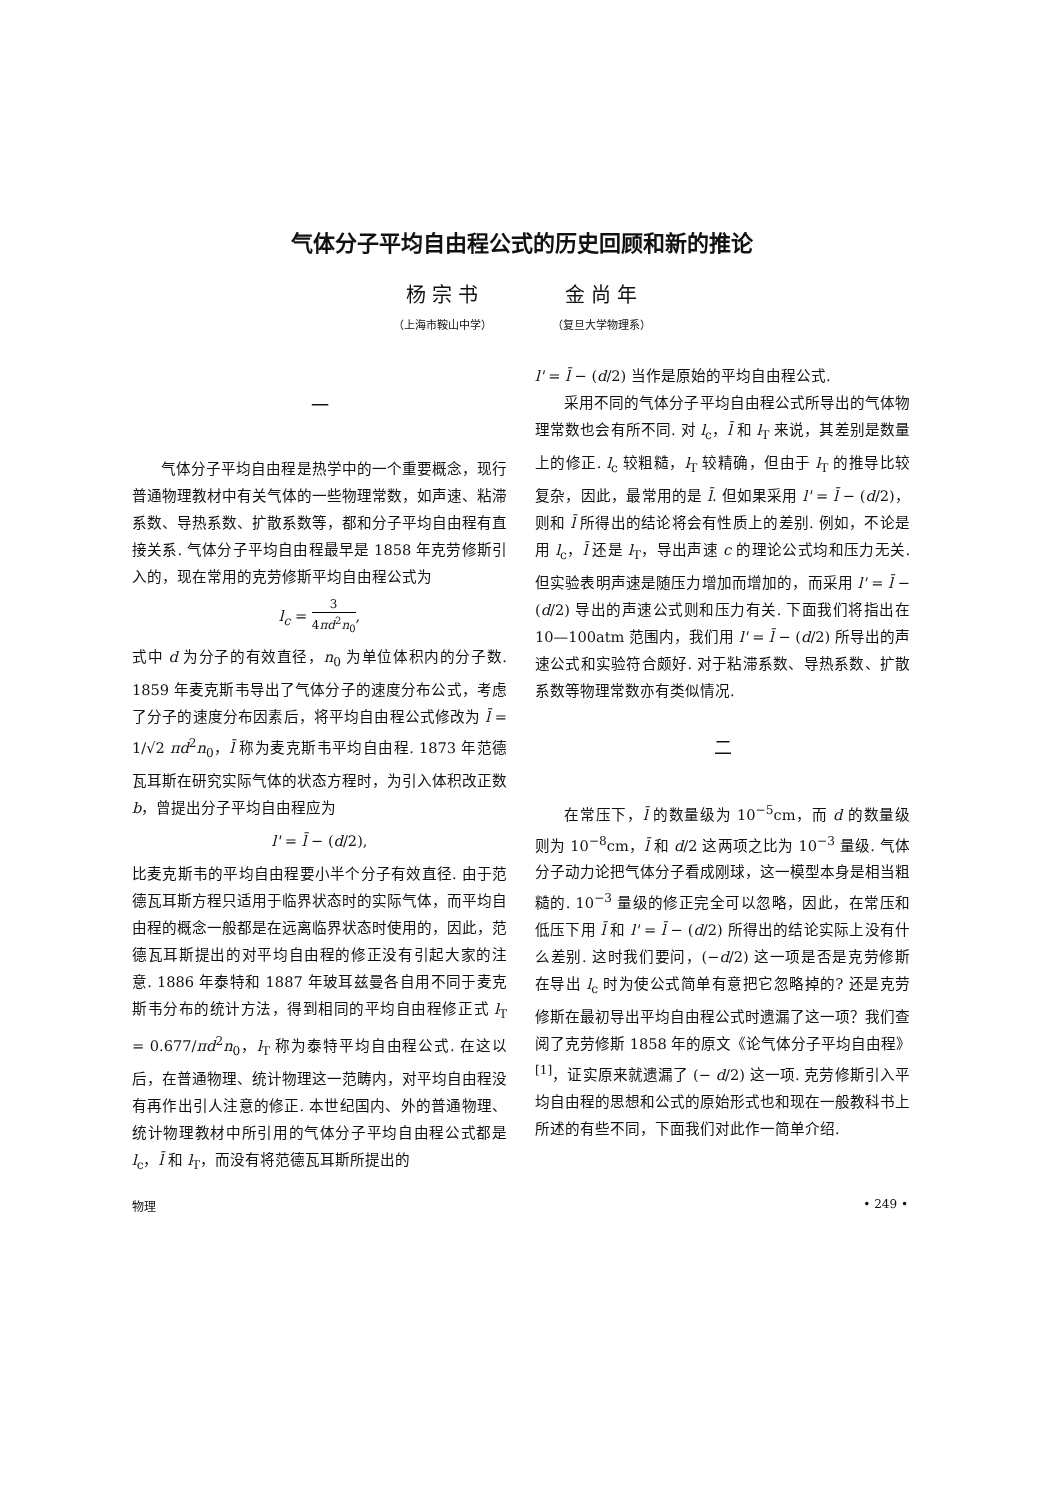气体分子平均自由程公式的历史回顾和新的推论
杨 宗 书
（上海市鞍山中学）
金 尚 年
（复旦大学物理系）
一
气体分子平均自由程是热学中的一个重要概念，现行普通物理教材中有关气体的一些物理常数，如声速、粘滞系数、导热系数、扩散系数等，都和分子平均自由程有直接关系. 气体分子平均自由程最早是 1858 年克劳修斯引入的，现在常用的克劳修斯平均自由程公式为
l<sub>c</sub> = 3 4πd<sup>2</sup>n<sub>0</sub>,
式中 d 为分子的有效直径，n<sub>0</sub> 为单位体积内的分子数. 1859 年麦克斯韦导出了气体分子的速度分布公式，考虑了分子的速度分布因素后，将平均自由程公式修改为 l̄ = 1/√2 πd<sup>2</sup>n<sub>0</sub>，l̄ 称为麦克斯韦平均自由程. 1873 年范德瓦耳斯在研究实际气体的状态方程时，为引入体积改正数 b，曾提出分子平均自由程应为
l' = l̄ − (d/2),
比麦克斯韦的平均自由程要小半个分子有效直径. 由于范德瓦耳斯方程只适用于临界状态时的实际气体，而平均自由程的概念一般都是在远离临界状态时使用的，因此，范德瓦耳斯提出的对平均自由程的修正没有引起大家的注意. 1886 年泰特和 1887 年玻耳兹曼各自用不同于麦克斯韦分布的统计方法，得到相同的平均自由程修正式 l<sub>T</sub> = 0.677/πd<sup>2</sup>n<sub>0</sub>，l<sub>T</sub> 称为泰特平均自由程公式. 在这以后，在普通物理、统计物理这一范畴内，对平均自由程没有再作出引人注意的修正. 本世纪国内、外的普通物理、统计物理教材中所引用的气体分子平均自由程公式都是 l<sub>c</sub>，l̄ 和 l<sub>T</sub>，而没有将范德瓦耳斯所提出的
l' = l̄ − (d/2) 当作是原始的平均自由程公式.
采用不同的气体分子平均自由程公式所导出的气体物理常数也会有所不同. 对 l<sub>c</sub>，l̄ 和 l<sub>T</sub> 来说，其差别是数量上的修正. l<sub>c</sub> 较粗糙，l<sub>T</sub> 较精确，但由于 l<sub>T</sub> 的推导比较复杂，因此，最常用的是 l̄. 但如果采用 l' = l̄ − (d/2)，则和 l̄ 所得出的结论将会有性质上的差别. 例如，不论是用 l<sub>c</sub>，l̄ 还是 l<sub>T</sub>，导出声速 c 的理论公式均和压力无关. 但实验表明声速是随压力增加而增加的，而采用 l' = l̄ − (d/2) 导出的声速公式则和压力有关. 下面我们将指出在 10—100atm 范围内，我们用 l' = l̄ − (d/2) 所导出的声速公式和实验符合颇好. 对于粘滞系数、导热系数、扩散系数等物理常数亦有类似情况.
二
在常压下，l̄ 的数量级为 10<sup>−5</sup>cm，而 d 的数量级则为 10<sup>−8</sup>cm，l̄ 和 d/2 这两项之比为 10<sup>−3</sup> 量级. 气体分子动力论把气体分子看成刚球，这一模型本身是相当粗糙的. 10<sup>−3</sup> 量级的修正完全可以忽略，因此，在常压和低压下用 l̄ 和 l' = l̄ − (d/2) 所得出的结论实际上没有什么差别. 这时我们要问，(−d/2) 这一项是否是克劳修斯在导出 l<sub>c</sub> 时为使公式简单有意把它忽略掉的? 还是克劳修斯在最初导出平均自由程公式时遗漏了这一项？我们查阅了克劳修斯 1858 年的原文《论气体分子平均自由程》<sup>[1]</sup>，证实原来就遗漏了 (− d/2) 这一项. 克劳修斯引入平均自由程的思想和公式的原始形式也和现在一般教科书上所述的有些不同，下面我们对此作一简单介绍.
物理 • 249 •